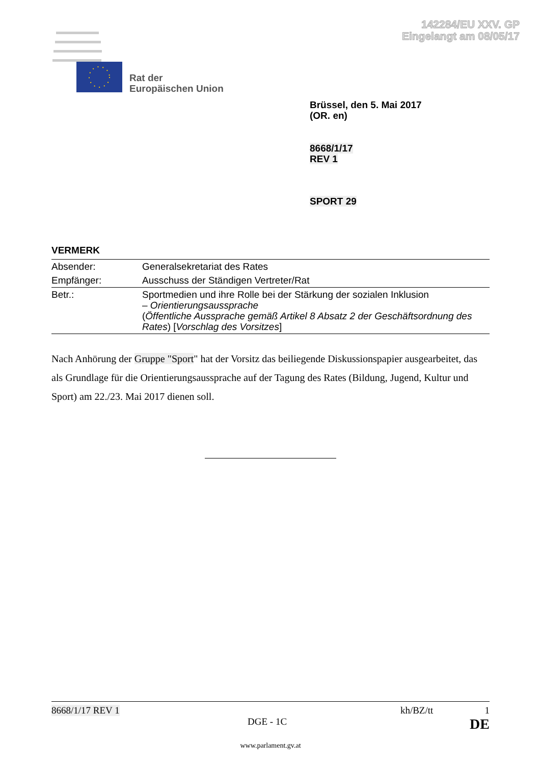142284/EU XXV. GP
Eingelangt am 08/05/17
Rat der
Europäischen Union
Brüssel, den 5. Mai 2017
(OR. en)
8668/1/17
REV 1
SPORT 29
VERMERK
| Absender: | Generalsekretariat des Rates |
| Empfänger: | Ausschuss der Ständigen Vertreter/Rat |
| Betr.: | Sportmedien und ihre Rolle bei der Stärkung der sozialen Inklusion – Orientierungsaussprache ( Öffentliche Aussprache gemäß Artikel 8 Absatz 2 der Geschäftsordnung des Rates ) [ Vorschlag des Vorsitzes ] |
Nach Anhörung der Gruppe "Sport" hat der Vorsitz das beiliegende Diskussionspapier ausgearbeitet, das als Grundlage für die Orientierungsaussprache auf der Tagung des Rates (Bildung, Jugend, Kultur und Sport) am 22./23. Mai 2017 dienen soll.
8668/1/17 REV 1 kh/BZ/tt 1
DGE - 1C DE
www.parlament.gv.at